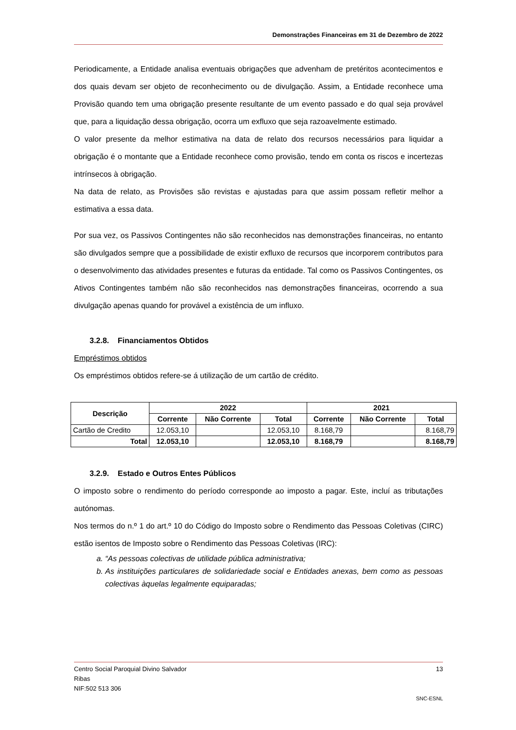Demonstrações Financeiras em 31 de Dezembro de 2022
Periodicamente, a Entidade analisa eventuais obrigações que advenham de pretéritos acontecimentos e dos quais devam ser objeto de reconhecimento ou de divulgação. Assim, a Entidade reconhece uma Provisão quando tem uma obrigação presente resultante de um evento passado e do qual seja provável que, para a liquidação dessa obrigação, ocorra um exfluxo que seja razoavelmente estimado.
O valor presente da melhor estimativa na data de relato dos recursos necessários para liquidar a obrigação é o montante que a Entidade reconhece como provisão, tendo em conta os riscos e incertezas intrínsecos à obrigação.
Na data de relato, as Provisões são revistas e ajustadas para que assim possam refletir melhor a estimativa a essa data.
Por sua vez, os Passivos Contingentes não são reconhecidos nas demonstrações financeiras, no entanto são divulgados sempre que a possibilidade de existir exfluxo de recursos que incorporem contributos para o desenvolvimento das atividades presentes e futuras da entidade. Tal como os Passivos Contingentes, os Ativos Contingentes também não são reconhecidos nas demonstrações financeiras, ocorrendo a sua divulgação apenas quando for provável a existência de um influxo.
3.2.8. Financiamentos Obtidos
Empréstimos obtidos
Os empréstimos obtidos refere-se á utilização de um cartão de crédito.
| Descrição | 2022 | | | 2021 | | |
| --- | --- | --- | --- | --- | --- | --- |
| | Corrente | Não Corrente | Total | Corrente | Não Corrente | Total |
| Cartão de Credito | 12.053,10 | | 12.053,10 | 8.168,79 | | 8.168,79 |
| Total | 12.053,10 | | 12.053,10 | 8.168,79 | | 8.168,79 |
3.2.9. Estado e Outros Entes Públicos
O imposto sobre o rendimento do período corresponde ao imposto a pagar. Este, incluí as tributações autónomas.
Nos termos do n.º 1 do art.º 10 do Código do Imposto sobre o Rendimento das Pessoas Coletivas (CIRC) estão isentos de Imposto sobre o Rendimento das Pessoas Coletivas (IRC):
a. “As pessoas colectivas de utilidade pública administrativa;
b. As instituições particulares de solidariedade social e Entidades anexas, bem como as pessoas colectivas àquelas legalmente equiparadas;
Centro Social Paroquial Divino Salvador 13
Ribas
NIF:502 513 306
SNC-ESNL